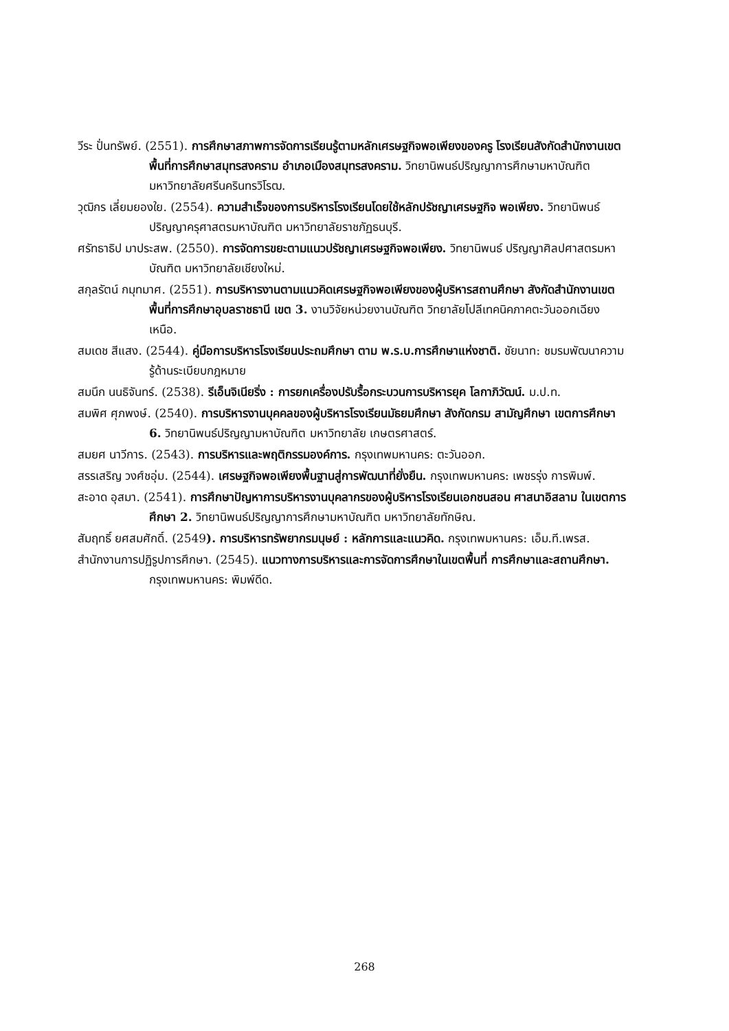วีระ ปั่นทรัพย์. (2551). การศึกษาสภาพการจัดการเรียนรู้ตามหลักเศรษฐกิจพอเพียงของครู โรงเรียนสังกัดสำนักงานเขตพื้นที่การศึกษาสมุทรสงคราม อำเภอเมืองสมุทรสงคราม. วิทยานิพนธ์ปริญญาการศึกษามหาบัณฑิต มหาวิทยาลัยศรีนครินทรวิโรฒ.
วุฒิกร เลี่ยมยองใย. (2554). ความสำเร็จของการบริหารโรงเรียนโดยใช้หลักปรัชญาเศรษฐกิจ พอเพียง. วิทยานิพนธ์ปริญญาครุศาสตรมหาบัณฑิต มหาวิทยาลัยราชภัฏธนบุรี.
ศรัทธาธิป มาประสพ. (2550). การจัดการขยะตามแนวปรัชญาเศรษฐกิจพอเพียง. วิทยานิพนธ์ ปริญญาศิลปศาสตรมหาบัณฑิต มหาวิทยาลัยเชียงใหม่.
สกุลรัตน์ กมุทมาศ. (2551). การบริหารงานตามแนวคิดเศรษฐกิจพอเพียงของผู้บริหารสถานศึกษา สังกัดสำนักงานเขตพื้นที่การศึกษาอุบลราชธานี เขต 3. งานวิจัยหน่วยงานบัณฑิต วิทยาลัยโปลีเทคนิคภาคตะวันออกเฉียงเหนือ.
สมเดช สีแสง. (2544). คู่มือการบริหารโรงเรียนประถมศึกษา ตาม พ.ร.บ.การศึกษาแห่งชาติ. ชัยนาท: ชมรมพัฒนาความรู้ด้านระเบียบกฎหมาย
สมนึก นนธิจันทร์. (2538). รีเอ็นจิเนียริ่ง : การยกเครื่องปรับรื้อกระบวนการบริหารยุค โลกาภิวัฒน์. ม.ป.ท.
สมพิศ ศุภพงษ์. (2540). การบริหารงานบุคคลของผู้บริหารโรงเรียนมัธยมศึกษา สังกัดกรม สามัญศึกษา เขตการศึกษา 6. วิทยานิพนธ์ปริญญามหาบัณฑิต มหาวิทยาลัย เกษตรศาสตร์.
สมยศ นาวีการ. (2543). การบริหารและพฤติกรรมองค์การ. กรุงเทพมหานคร: ตะวันออก.
สรรเสริญ วงศ์ชอุ่ม. (2544). เศรษฐกิจพอเพียงพื้นฐานสู่การพัฒนาที่ยั่งยืน. กรุงเทพมหานคร: เพชรรุ่ง การพิมพ์.
สะอาด อุสมา. (2541). การศึกษาปัญหาการบริหารงานบุคลากรของผู้บริหารโรงเรียนเอกชนสอน ศาสนาอิสลาม ในเขตการศึกษา 2. วิทยานิพนธ์ปริญญาการศึกษามหาบัณฑิต มหาวิทยาลัยทักษิณ.
สัมฤทธิ์ ยศสมศักดิ์. (2549). การบริหารทรัพยากรมนุษย์ : หลักการและแนวคิด. กรุงเทพมหานคร: เอ็ม.ที.เพรส.
สำนักงานการปฏิรูปการศึกษา. (2545). แนวทางการบริหารและการจัดการศึกษาในเขตพื้นที่ การศึกษาและสถานศึกษา. กรุงเทพมหานคร: พิมพ์ดีด.
268